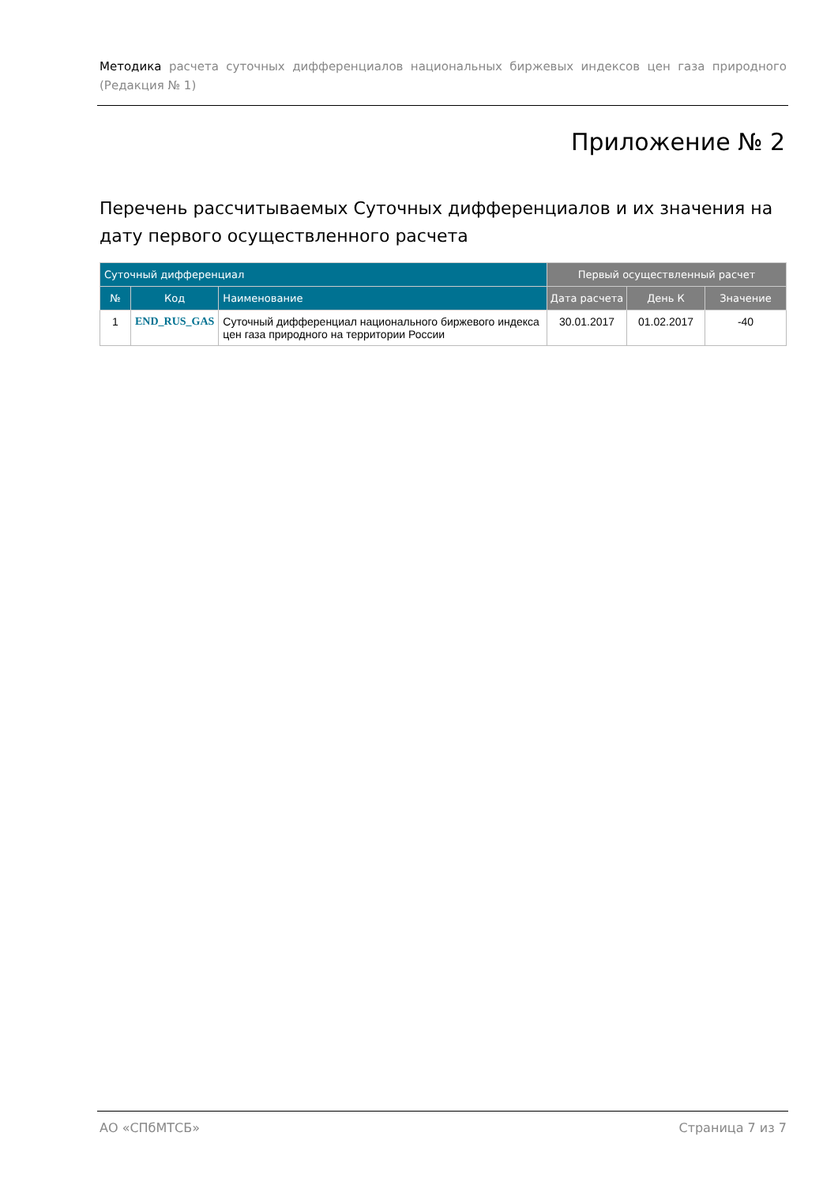Методика расчета суточных дифференциалов национальных биржевых индексов цен газа природного (Редакция № 1)
Приложение № 2
Перечень рассчитываемых Суточных дифференциалов и их значения на дату первого осуществленного расчета
| Суточный дифференциал | | | Первый осуществленный расчет | | |
| --- | --- | --- | --- | --- | --- |
| № | Код | Наименование | Дата расчета | День К | Значение |
| 1 | END_RUS_GAS | Суточный дифференциал национального биржевого индекса цен газа природного на территории России | 30.01.2017 | 01.02.2017 | -40 |
АО «СПбМТСБ» Страница 7 из 7